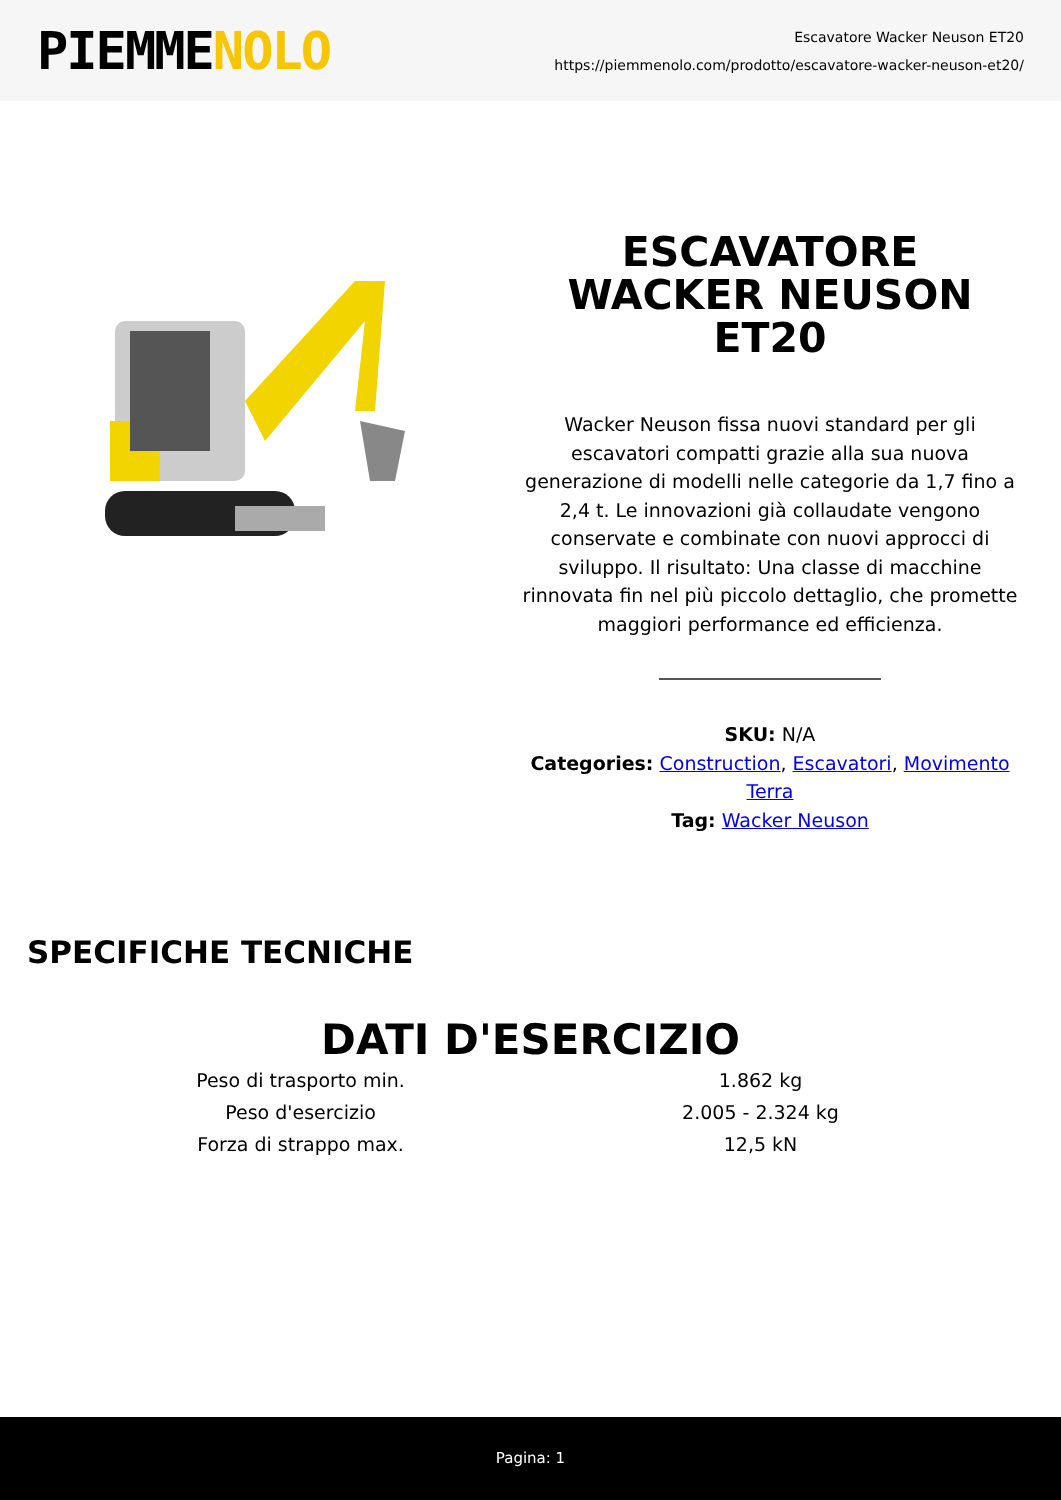PIEMMENOLO
Escavatore Wacker Neuson ET20
https://piemmenolo.com/prodotto/escavatore-wacker-neuson-et20/
ESCAVATORE WACKER NEUSON ET20
Wacker Neuson fissa nuovi standard per gli escavatori compatti grazie alla sua nuova generazione di modelli nelle categorie da 1,7 fino a 2,4 t. Le innovazioni già collaudate vengono conservate e combinate con nuovi approcci di sviluppo. Il risultato: Una classe di macchine rinnovata fin nel più piccolo dettaglio, che promette maggiori performance ed efficienza.
SKU: N/A
Categories: Construction, Escavatori, Movimento Terra
Tag: Wacker Neuson
SPECIFICHE TECNICHE
DATI D'ESERCIZIO
| Peso di trasporto min. | 1.862 kg |
| Peso d'esercizio | 2.005 - 2.324 kg |
| Forza di strappo max. | 12,5 kN |
Pagina: 1